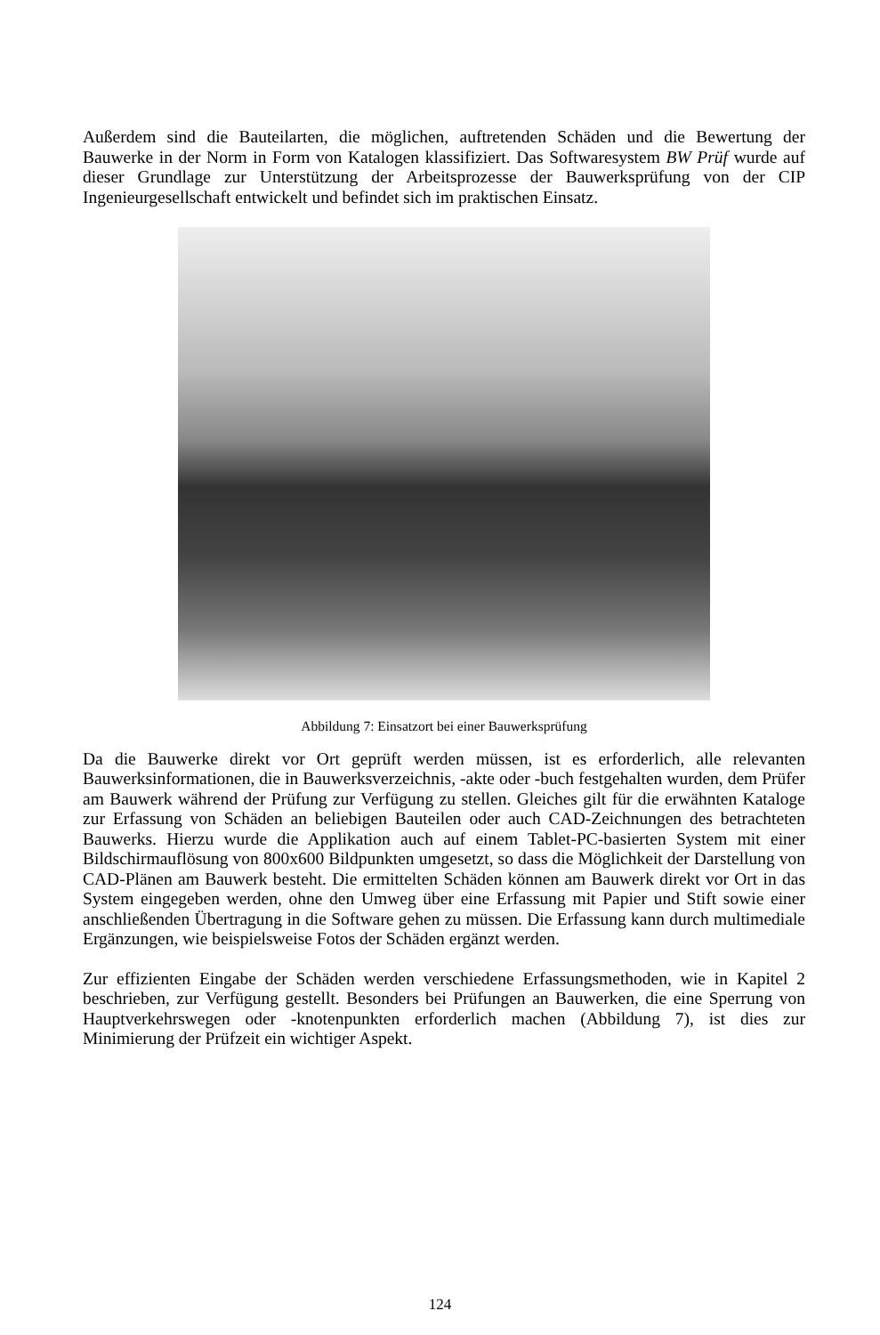Außerdem sind die Bauteilarten, die möglichen, auftretenden Schäden und die Bewertung der Bauwerke in der Norm in Form von Katalogen klassifiziert. Das Softwaresystem BW Prüf wurde auf dieser Grundlage zur Unterstützung der Arbeitsprozesse der Bauwerksprüfung von der CIP Ingenieurgesellschaft entwickelt und befindet sich im praktischen Einsatz.
Abbildung 7: Einsatzort bei einer Bauwerksprüfung
Da die Bauwerke direkt vor Ort geprüft werden müssen, ist es erforderlich, alle relevanten Bauwerksinformationen, die in Bauwerksverzeichnis, -akte oder -buch festgehalten wurden, dem Prüfer am Bauwerk während der Prüfung zur Verfügung zu stellen. Gleiches gilt für die erwähnten Kataloge zur Erfassung von Schäden an beliebigen Bauteilen oder auch CAD-Zeichnungen des betrachteten Bauwerks. Hierzu wurde die Applikation auch auf einem Tablet-PC-basierten System mit einer Bildschirmauflösung von 800x600 Bildpunkten umgesetzt, so dass die Möglichkeit der Darstellung von CAD-Plänen am Bauwerk besteht. Die ermittelten Schäden können am Bauwerk direkt vor Ort in das System eingegeben werden, ohne den Umweg über eine Erfassung mit Papier und Stift sowie einer anschließenden Übertragung in die Software gehen zu müssen. Die Erfassung kann durch multimediale Ergänzungen, wie beispielsweise Fotos der Schäden ergänzt werden.
Zur effizienten Eingabe der Schäden werden verschiedene Erfassungsmethoden, wie in Kapitel 2 beschrieben, zur Verfügung gestellt. Besonders bei Prüfungen an Bauwerken, die eine Sperrung von Hauptverkehrswegen oder -knotenpunkten erforderlich machen (Abbildung 7), ist dies zur Minimierung der Prüfzeit ein wichtiger Aspekt.
124